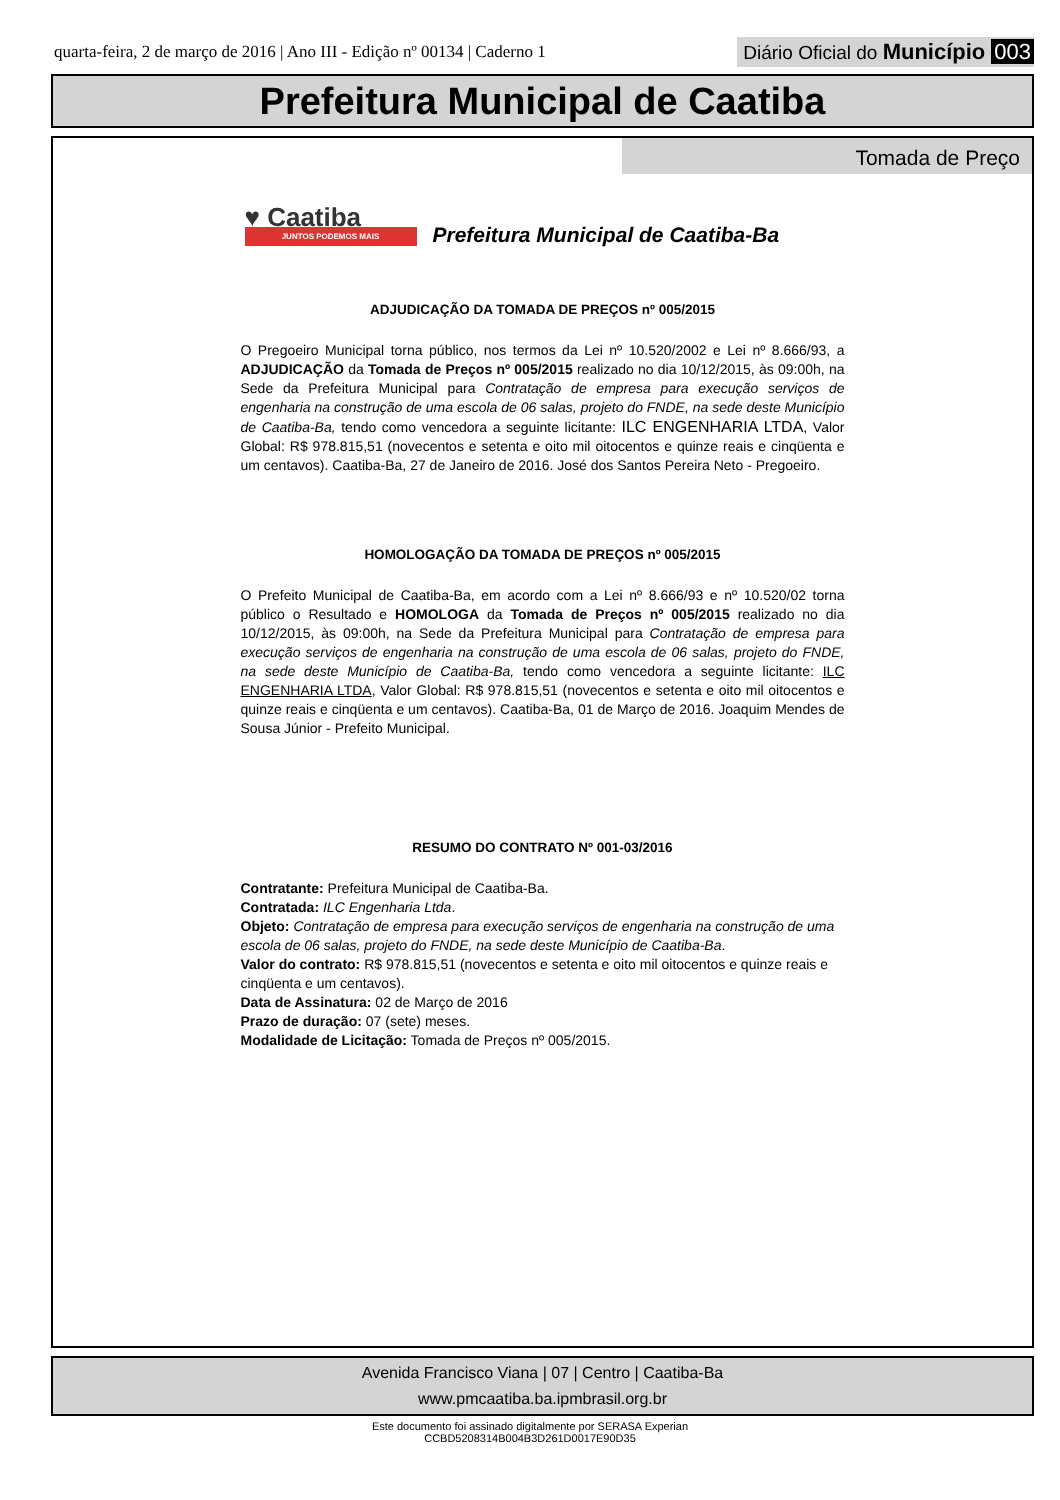quarta-feira, 2 de março de 2016 | Ano III - Edição nº 00134 | Caderno 1
Diário Oficial do Município 003
Prefeitura Municipal de Caatiba
Tomada de Preço
♥ Caatiba
JUNTOS PODEMOS MAIS
Prefeitura Municipal de Caatiba-Ba
ADJUDICAÇÃO DA TOMADA DE PREÇOS nº 005/2015
O Pregoeiro Municipal torna público, nos termos da Lei nº 10.520/2002 e Lei nº 8.666/93, a ADJUDICAÇÃO da Tomada de Preços nº 005/2015 realizado no dia 10/12/2015, às 09:00h, na Sede da Prefeitura Municipal para Contratação de empresa para execução serviços de engenharia na construção de uma escola de 06 salas, projeto do FNDE, na sede deste Município de Caatiba-Ba, tendo como vencedora a seguinte licitante: ILC ENGENHARIA LTDA, Valor Global: R$ 978.815,51 (novecentos e setenta e oito mil oitocentos e quinze reais e cinqüenta e um centavos). Caatiba-Ba, 27 de Janeiro de 2016. José dos Santos Pereira Neto - Pregoeiro.
HOMOLOGAÇÃO DA TOMADA DE PREÇOS nº 005/2015
O Prefeito Municipal de Caatiba-Ba, em acordo com a Lei nº 8.666/93 e nº 10.520/02 torna público o Resultado e HOMOLOGA da Tomada de Preços nº 005/2015 realizado no dia 10/12/2015, às 09:00h, na Sede da Prefeitura Municipal para Contratação de empresa para execução serviços de engenharia na construção de uma escola de 06 salas, projeto do FNDE, na sede deste Município de Caatiba-Ba, tendo como vencedora a seguinte licitante: ILC ENGENHARIA LTDA, Valor Global: R$ 978.815,51 (novecentos e setenta e oito mil oitocentos e quinze reais e cinqüenta e um centavos). Caatiba-Ba, 01 de Março de 2016. Joaquim Mendes de Sousa Júnior - Prefeito Municipal.
RESUMO DO CONTRATO Nº 001-03/2016
Contratante: Prefeitura Municipal de Caatiba-Ba.
Contratada: ILC Engenharia Ltda.
Objeto: Contratação de empresa para execução serviços de engenharia na construção de uma escola de 06 salas, projeto do FNDE, na sede deste Município de Caatiba-Ba.
Valor do contrato: R$ 978.815,51 (novecentos e setenta e oito mil oitocentos e quinze reais e cinqüenta e um centavos).
Data de Assinatura: 02 de Março de 2016
Prazo de duração: 07 (sete) meses.
Modalidade de Licitação: Tomada de Preços nº 005/2015.
Avenida Francisco Viana | 07 | Centro | Caatiba-Ba
www.pmcaatiba.ba.ipmbrasil.org.br
Este documento foi assinado digitalmente por SERASA Experian
CCBD5208314B004B3D261D0017E90D35